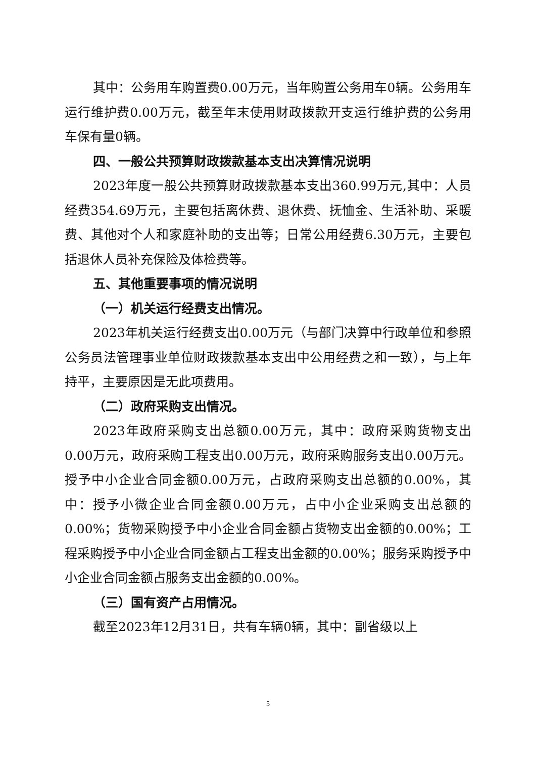其中：公务用车购置费0.00万元，当年购置公务用车0辆。公务用车运行维护费0.00万元，截至年末使用财政拨款开支运行维护费的公务用车保有量0辆。
四、一般公共预算财政拨款基本支出决算情况说明
2023年度一般公共预算财政拨款基本支出360.99万元,其中：人员经费354.69万元，主要包括离休费、退休费、抚恤金、生活补助、采暖费、其他对个人和家庭补助的支出等；日常公用经费6.30万元，主要包括退休人员补充保险及体检费等。
五、其他重要事项的情况说明
（一）机关运行经费支出情况。
2023年机关运行经费支出0.00万元（与部门决算中行政单位和参照公务员法管理事业单位财政拨款基本支出中公用经费之和一致），与上年持平，主要原因是无此项费用。
（二）政府采购支出情况。
2023年政府采购支出总额0.00万元，其中：政府采购货物支出0.00万元，政府采购工程支出0.00万元，政府采购服务支出0.00万元。授予中小企业合同金额0.00万元，占政府采购支出总额的0.00%，其中：授予小微企业合同金额0.00万元，占中小企业采购支出总额的0.00%；货物采购授予中小企业合同金额占货物支出金额的0.00%；工程采购授予中小企业合同金额占工程支出金额的0.00%；服务采购授予中小企业合同金额占服务支出金额的0.00%。
（三）国有资产占用情况。
截至2023年12月31日，共有车辆0辆，其中：副省级以上
5